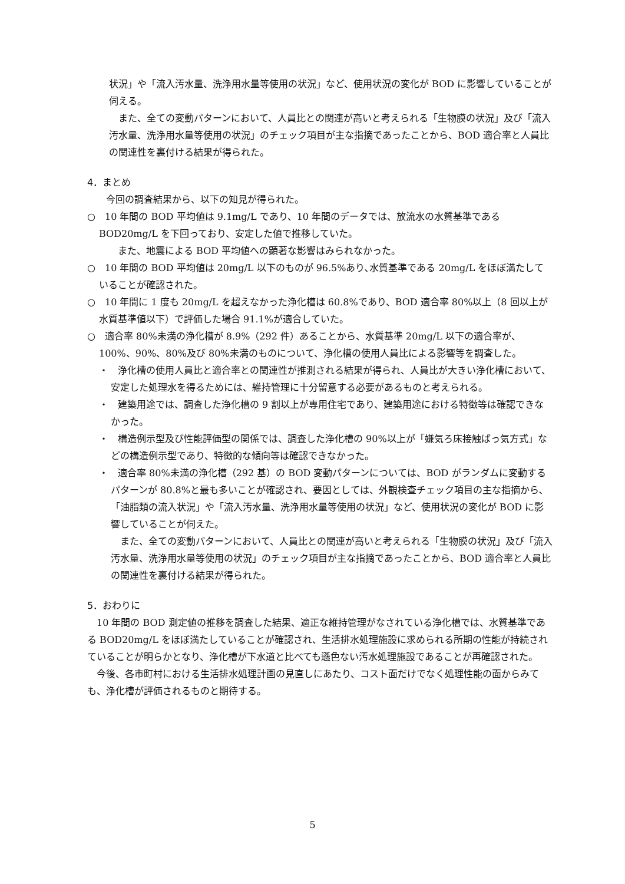状況」や「流入汚水量、洗浄用水量等使用の状況」など、使用状況の変化が BOD に影響していることが伺える。
　また、全ての変動パターンにおいて、人員比との関連が高いと考えられる「生物膜の状況」及び「流入汚水量、洗浄用水量等使用の状況」のチェック項目が主な指摘であったことから、BOD 適合率と人員比の関連性を裏付ける結果が得られた。
4．まとめ
　　今回の調査結果から、以下の知見が得られた。
○　10 年間の BOD 平均値は 9.1mg/L であり、10 年間のデータでは、放流水の水質基準である BOD20mg/L を下回っており、安定した値で推移していた。
　　また、地震による BOD 平均値への顕著な影響はみられなかった。
○　10 年間の BOD 平均値は 20mg/L 以下のものが 96.5%あり､水質基準である 20mg/L をほぼ満たしていることが確認された。
○　10 年間に 1 度も 20mg/L を超えなかった浄化槽は 60.8%であり、BOD 適合率 80%以上（8 回以上が水質基準値以下）で評価した場合 91.1%が適合していた。
○　適合率 80%未満の浄化槽が 8.9%（292 件）あることから、水質基準 20mg/L 以下の適合率が、100%、90%、80%及び 80%未満のものについて、浄化槽の使用人員比による影響等を調査した。
・　浄化槽の使用人員比と適合率との関連性が推測される結果が得られ、人員比が大きい浄化槽において、安定した処理水を得るためには、維持管理に十分留意する必要があるものと考えられる。
・　建築用途では、調査した浄化槽の 9 割以上が専用住宅であり、建築用途における特徴等は確認できなかった。
・　構造例示型及び性能評価型の関係では、調査した浄化槽の 90%以上が「嫌気ろ床接触ばっ気方式」などの構造例示型であり、特徴的な傾向等は確認できなかった。
・　適合率 80%未満の浄化槽（292 基）の BOD 変動パターンについては、BOD がランダムに変動するパターンが 80.8%と最も多いことが確認され、要因としては、外観検査チェック項目の主な指摘から､「油脂類の流入状況」や「流入汚水量、洗浄用水量等使用の状況」など、使用状況の変化が BOD に影響していることが伺えた。
　また、全ての変動パターンにおいて、人員比との関連が高いと考えられる「生物膜の状況」及び「流入汚水量、洗浄用水量等使用の状況」のチェック項目が主な指摘であったことから、BOD 適合率と人員比の関連性を裏付ける結果が得られた。
5．おわりに
　10 年間の BOD 測定値の推移を調査した結果、適正な維持管理がなされている浄化槽では、水質基準である BOD20mg/L をほぼ満たしていることが確認され、生活排水処理施設に求められる所期の性能が持続されていることが明らかとなり、浄化槽が下水道と比べても遜色ない汚水処理施設であることが再確認された。
　今後、各市町村における生活排水処理計画の見直しにあたり、コスト面だけでなく処理性能の面からみても、浄化槽が評価されるものと期待する。
5